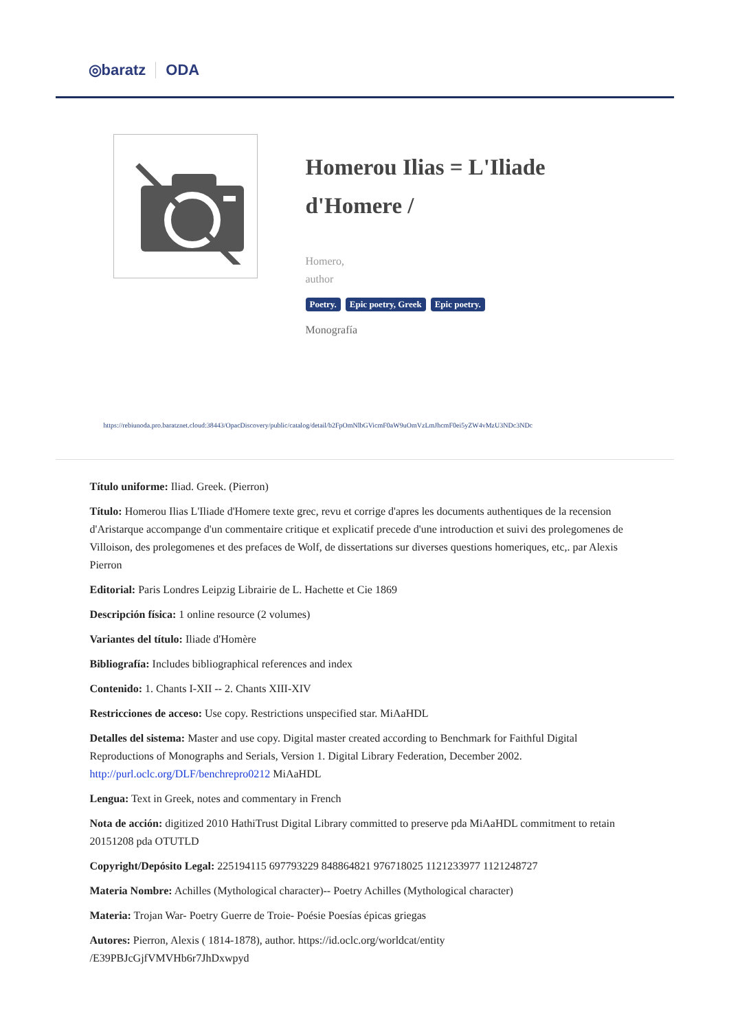◎baratz ODA
Homerou Ilias = L'Iliade d'Homere /
Homero,
author
Poetry. Epic poetry, Greek Epic poetry.
Monografía
https://rebiunoda.pro.baratznet.cloud:38443/OpacDiscovery/public/catalog/detail/b2FpOmNlbGVicmF0aW9uOmVzLmJhcmF0ei5yZW4vMzU3NDc3NDc
Título uniforme: Iliad. Greek. (Pierron)
Título: Homerou Ilias L'Iliade d'Homere texte grec, revu et corrige d'apres les documents authentiques de la recension d'Aristarque accompange d'un commentaire critique et explicatif precede d'une introduction et suivi des prolegomenes de Villoison, des prolegomenes et des prefaces de Wolf, de dissertations sur diverses questions homeriques, etc,. par Alexis Pierron
Editorial: Paris Londres Leipzig Librairie de L. Hachette et Cie 1869
Descripción física: 1 online resource (2 volumes)
Variantes del título: Iliade d'Homère
Bibliografía: Includes bibliographical references and index
Contenido: 1. Chants I-XII -- 2. Chants XIII-XIV
Restricciones de acceso: Use copy. Restrictions unspecified star. MiAaHDL
Detalles del sistema: Master and use copy. Digital master created according to Benchmark for Faithful Digital Reproductions of Monographs and Serials, Version 1. Digital Library Federation, December 2002. http://purl.oclc.org/DLF/benchrepro0212 MiAaHDL
Lengua: Text in Greek, notes and commentary in French
Nota de acción: digitized 2010 HathiTrust Digital Library committed to preserve pda MiAaHDL commitment to retain 20151208 pda OTUTLD
Copyright/Depósito Legal: 225194115 697793229 848864821 976718025 1121233977 1121248727
Materia Nombre: Achilles (Mythological character)-- Poetry Achilles (Mythological character)
Materia: Trojan War- Poetry Guerre de Troie- Poésie Poesías épicas griegas
Autores: Pierron, Alexis ( 1814-1878), author. https://id.oclc.org/worldcat/entity
/E39PBJcGjfVMVHb6r7JhDxwpyd